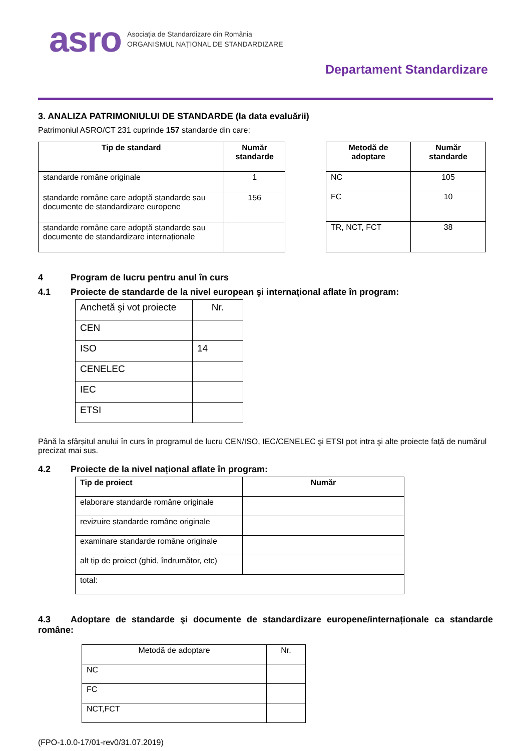asro
Asociația de Standardizare din România
ORGANISMUL NAȚIONAL DE STANDARDIZARE
Departament Standardizare
3. ANALIZA PATRIMONIULUI DE STANDARDE (la data evaluării)
Patrimoniul ASRO/CT 231 cuprinde 157 standarde din care:
| Tip de standard | Număr standarde |
| --- | --- |
| standarde române originale | 1 |
| standarde române care adoptă standarde sau documente de standardizare europene | 156 |
| standarde române care adoptă standarde sau documente de standardizare internaționale | |
| Metodă de adoptare | Număr standarde |
| --- | --- |
| NC | 105 |
| FC | 10 |
| TR, NCT, FCT | 38 |
4 Program de lucru pentru anul în curs
4.1 Proiecte de standarde de la nivel european şi internațional aflate în program:
| Anchetă şi vot proiecte | Nr. |
| CEN | |
| ISO | 14 |
| CENELEC | |
| IEC | |
| ETSI | |
Până la sfârșitul anului în curs în programul de lucru CEN/ISO, IEC/CENELEC şi ETSI pot intra şi alte proiecte față de numărul precizat mai sus.
4.2 Proiecte de la nivel național aflate în program:
| Tip de proiect | Număr |
| --- | --- |
| elaborare standarde române originale | |
| revizuire standarde române originale | |
| examinare standarde române originale | |
| alt tip de proiect (ghid, îndrumător, etc) | |
| total: | |
4.3 Adoptare de standarde şi documente de standardizare europene/internaționale ca standarde române:
| Metodă de adoptare | Nr. |
| NC | |
| FC | |
| NCT,FCT | |
(FPO-1.0.0-17/01-rev0/31.07.2019)